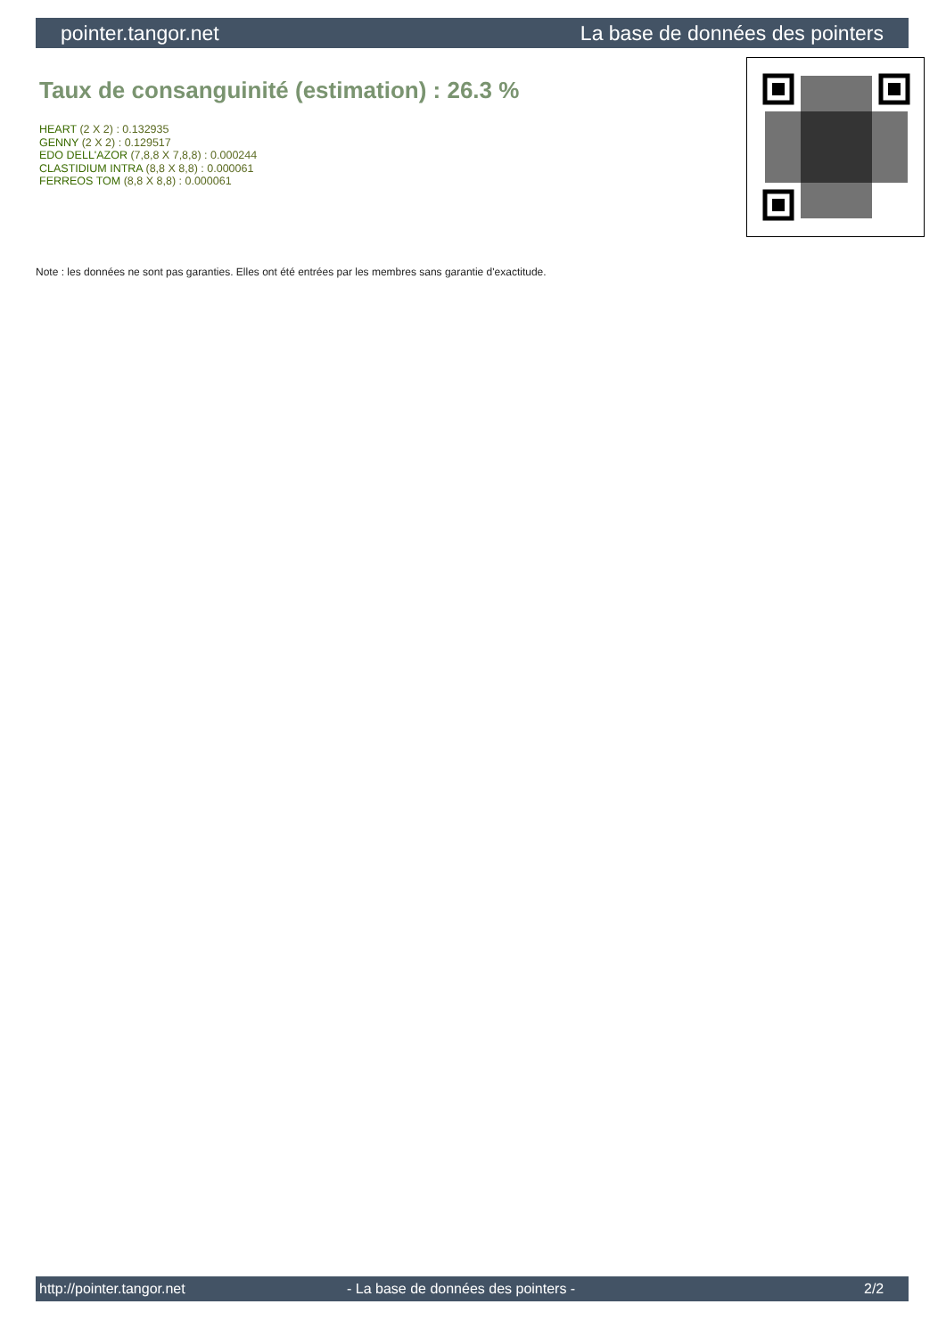pointer.tangor.net La base de données des pointers
Taux de consanguinité (estimation) : 26.3 %
HEART (2 X 2) : 0.132935
GENNY (2 X 2) : 0.129517
EDO DELL'AZOR (7,8,8 X 7,8,8) : 0.000244
CLASTIDIUM INTRA (8,8 X 8,8) : 0.000061
FERREOS TOM (8,8 X 8,8) : 0.000061
Note : les données ne sont pas garanties. Elles ont été entrées par les membres sans garantie d'exactitude.
http://pointer.tangor.net - La base de données des pointers - 2/2